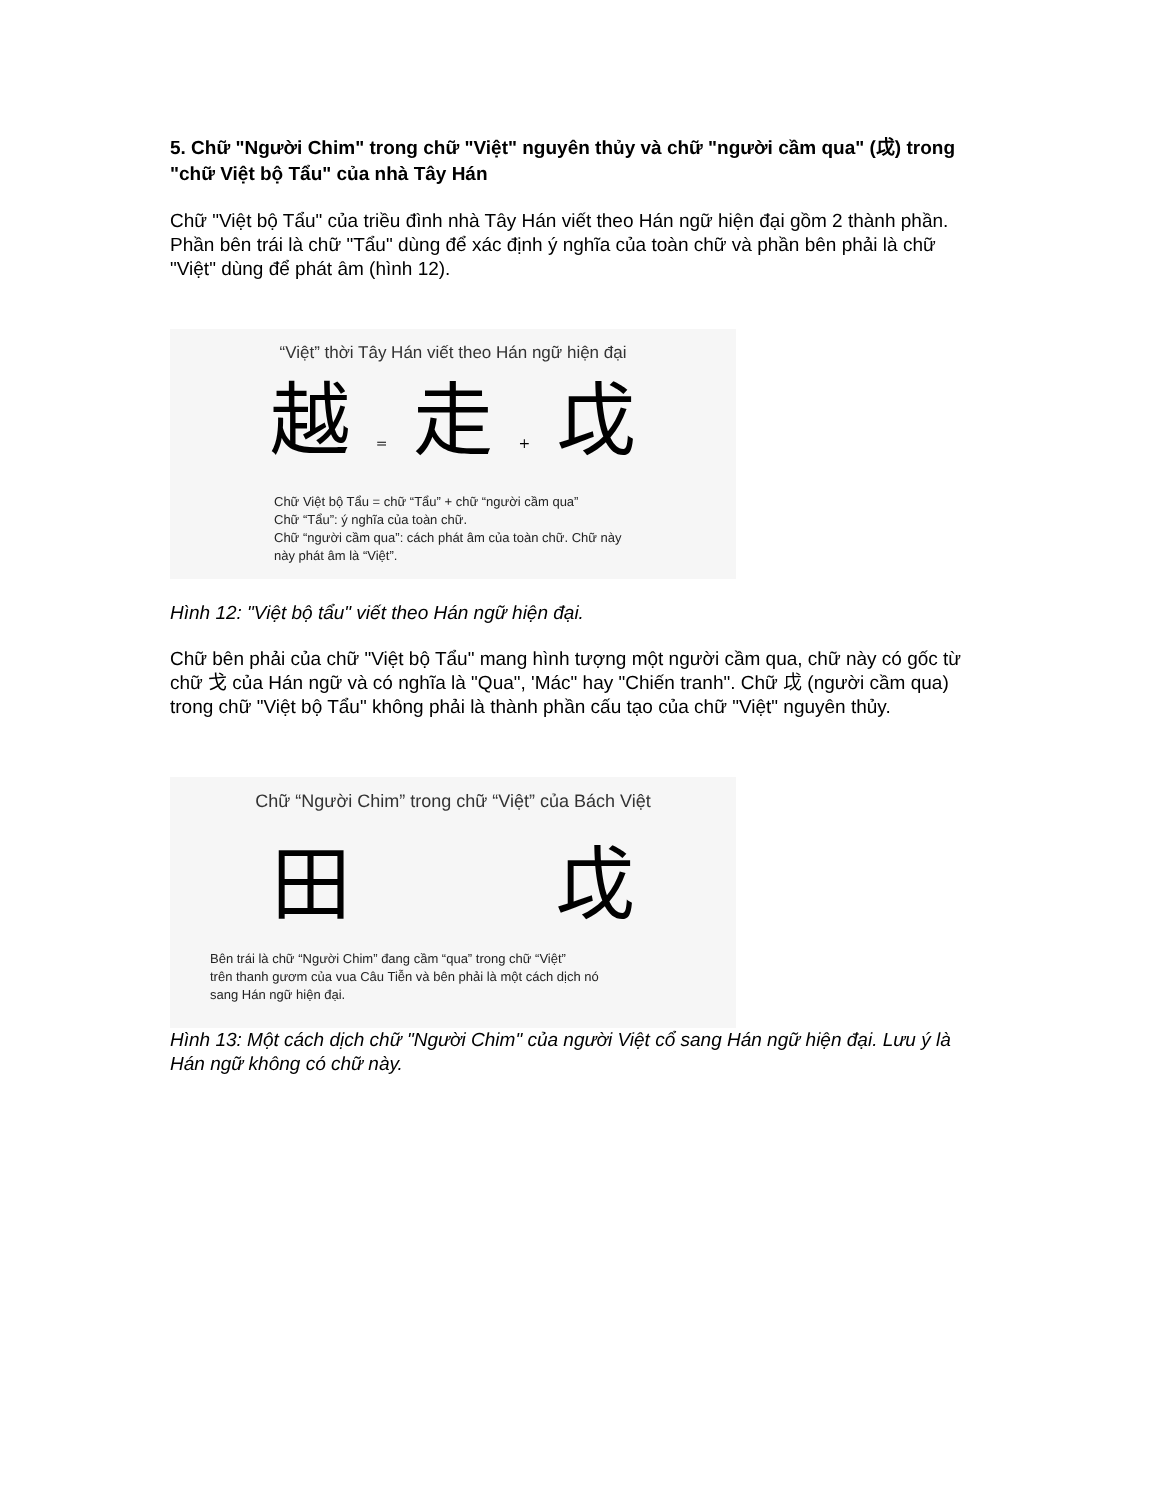5. Chữ "Người Chim" trong chữ "Việt" nguyên thủy và chữ "người cầm qua" (戉) trong "chữ Việt bộ Tẩu" của nhà Tây Hán
Chữ "Việt bộ Tẩu" của triều đình nhà Tây Hán viết theo Hán ngữ hiện đại gồm 2 thành phần. Phần bên trái là chữ "Tẩu" dùng để xác định ý nghĩa của toàn chữ và phần bên phải là chữ "Việt" dùng để phát âm (hình 12).
“Việt” thời Tây Hán viết theo Hán ngữ hiện đại
越 = 走 + 戉
Chữ Việt bộ Tẩu = chữ “Tẩu” + chữ “người cầm qua”
Chữ “Tẩu”: ý nghĩa của toàn chữ.
Chữ “người cầm qua”: cách phát âm của toàn chữ. Chữ này
này phát âm là “Việt”.
Hình 12: "Việt bộ tẩu" viết theo Hán ngữ hiện đại.
Chữ bên phải của chữ "Việt bộ Tẩu" mang hình tượng một người cầm qua, chữ này có gốc từ chữ 戈 của Hán ngữ và có nghĩa là "Qua", 'Mác" hay "Chiến tranh". Chữ 戉 (người cầm qua) trong chữ "Việt bộ Tẩu" không phải là thành phần cấu tạo của chữ "Việt" nguyên thủy.
Chữ “Người Chim” trong chữ “Việt” của Bách Việt
⽥ 戉
Bên trái là chữ “Người Chim” đang cầm “qua” trong chữ “Việt”
trên thanh gươm của vua Câu Tiễn và bên phải là một cách dịch nó
sang Hán ngữ hiện đại.
Hình 13: Một cách dịch chữ "Người Chim" của người Việt cổ sang Hán ngữ hiện đại. Lưu ý là Hán ngữ không có chữ này.